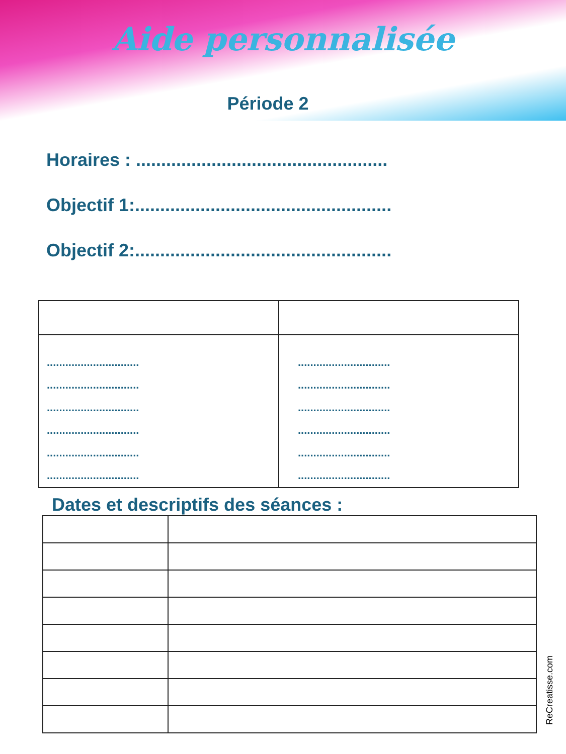Aide personnalisée
Période 2
Horaires : ..................................................
Objectif 1:...................................................
Objectif 2:...................................................
| .............................. .............................. .............................. .............................. .............................. .............................. | .............................. .............................. .............................. .............................. .............................. .............................. |
Dates et descriptifs des séances :
ReCreatisse.com